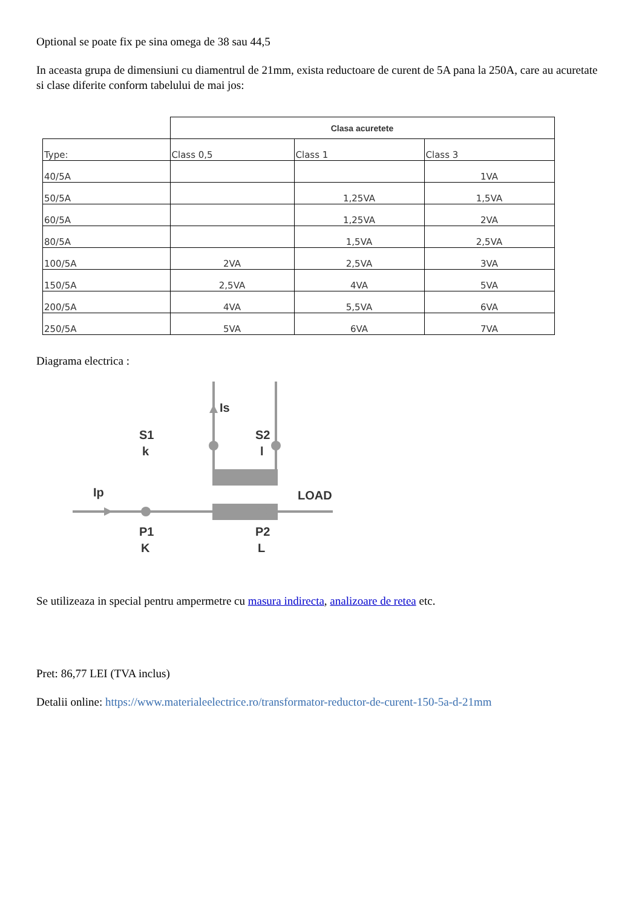Optional se poate fix pe sina omega de 38 sau 44,5
In aceasta grupa de dimensiuni cu diamentrul de 21mm, exista reductoare de curent de 5A pana la 250A, care au acuretate si clase diferite conform tabelului de mai jos:
| | Clasa acuretete | | |
| --- | --- | --- | --- |
| Type: | Class 0,5 | Class 1 | Class 3 |
| 40/5A | | | 1VA |
| 50/5A | | 1,25VA | 1,5VA |
| 60/5A | | 1,25VA | 2VA |
| 80/5A | | 1,5VA | 2,5VA |
| 100/5A | 2VA | 2,5VA | 3VA |
| 150/5A | 2,5VA | 4VA | 5VA |
| 200/5A | 4VA | 5,5VA | 6VA |
| 250/5A | 5VA | 6VA | 7VA |
Diagrama electrica :
Is
S1
k
S2
l
Ip
LOAD
P1
K
P2
L
Se utilizeaza in special pentru ampermetre cu masura indirecta, analizoare de retea etc.
Pret: 86,77 LEI (TVA inclus)
Detalii online: https://www.materialeelectrice.ro/transformator-reductor-de-curent-150-5a-d-21mm